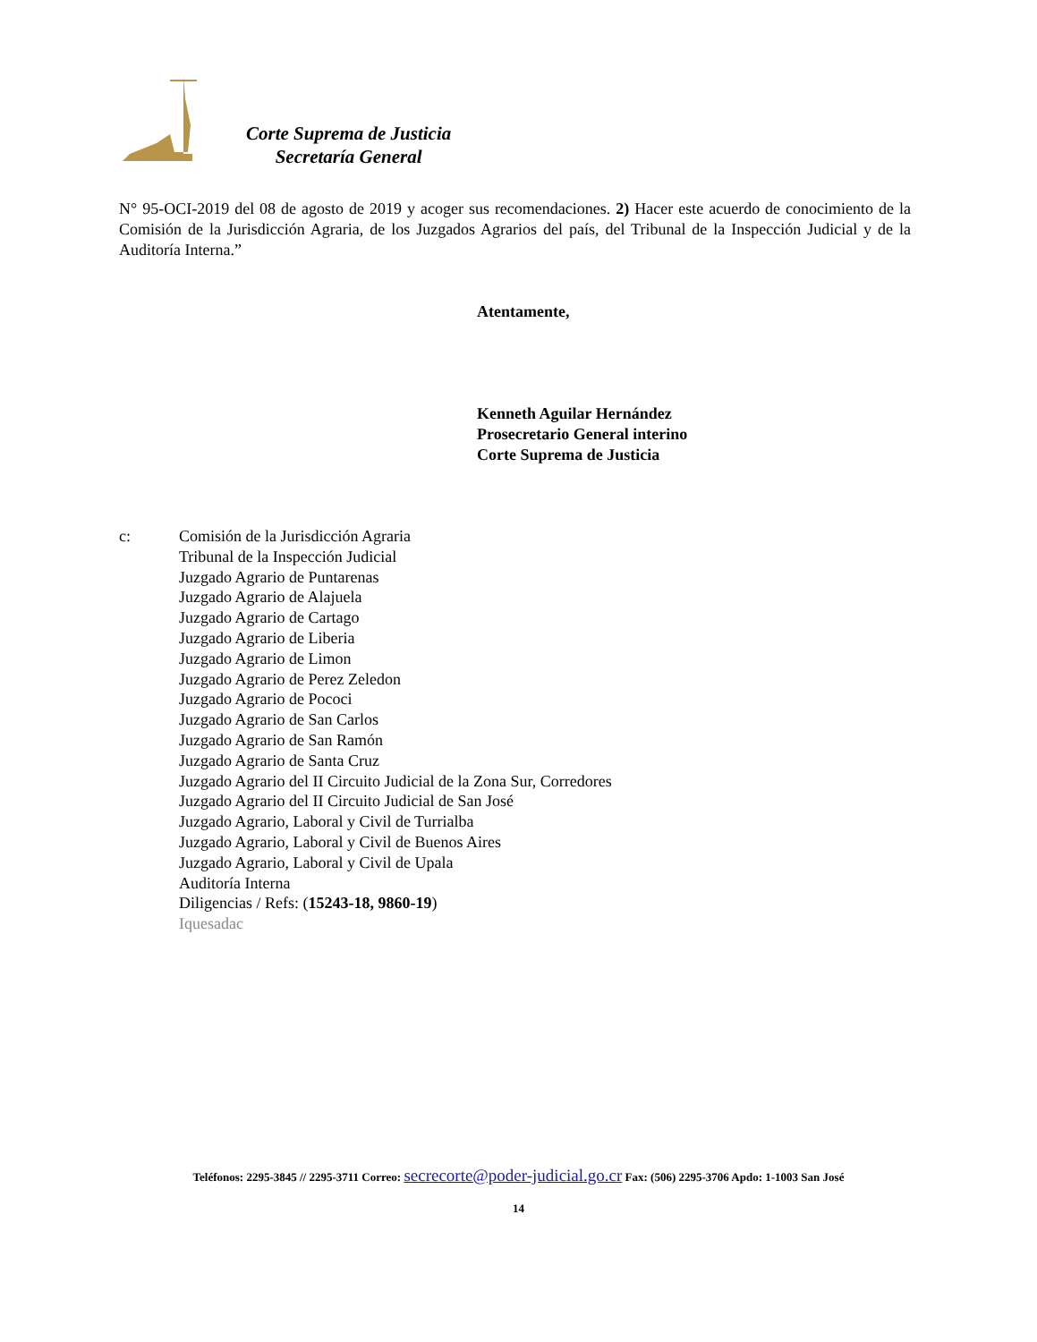Corte Suprema de Justicia
Secretaría General
N° 95-OCI-2019 del 08 de agosto de 2019 y acoger sus recomendaciones. 2) Hacer este acuerdo de conocimiento de la Comisión de la Jurisdicción Agraria, de los Juzgados Agrarios del país, del Tribunal de la Inspección Judicial y de la Auditoría Interna.”
Atentamente,
Kenneth Aguilar Hernández
Prosecretario General interino
Corte Suprema de Justicia
c: Comisión de la Jurisdicción Agraria
Tribunal de la Inspección Judicial
Juzgado Agrario de Puntarenas
Juzgado Agrario de Alajuela
Juzgado Agrario de Cartago
Juzgado Agrario de Liberia
Juzgado Agrario de Limon
Juzgado Agrario de Perez Zeledon
Juzgado Agrario de Pococi
Juzgado Agrario de San Carlos
Juzgado Agrario de San Ramón
Juzgado Agrario de Santa Cruz
Juzgado Agrario del II Circuito Judicial de la Zona Sur, Corredores
Juzgado Agrario del II Circuito Judicial de San José
Juzgado Agrario, Laboral y Civil de Turrialba
Juzgado Agrario, Laboral y Civil de Buenos Aires
Juzgado Agrario, Laboral y Civil de Upala
Auditoría Interna
Diligencias / Refs: (15243-18, 9860-19)
Iquesadac
Teléfonos: 2295-3845 // 2295-3711 Correo: secrecorte@poder-judicial.go.cr Fax: (506) 2295-3706 Apdo: 1-1003 San José
14